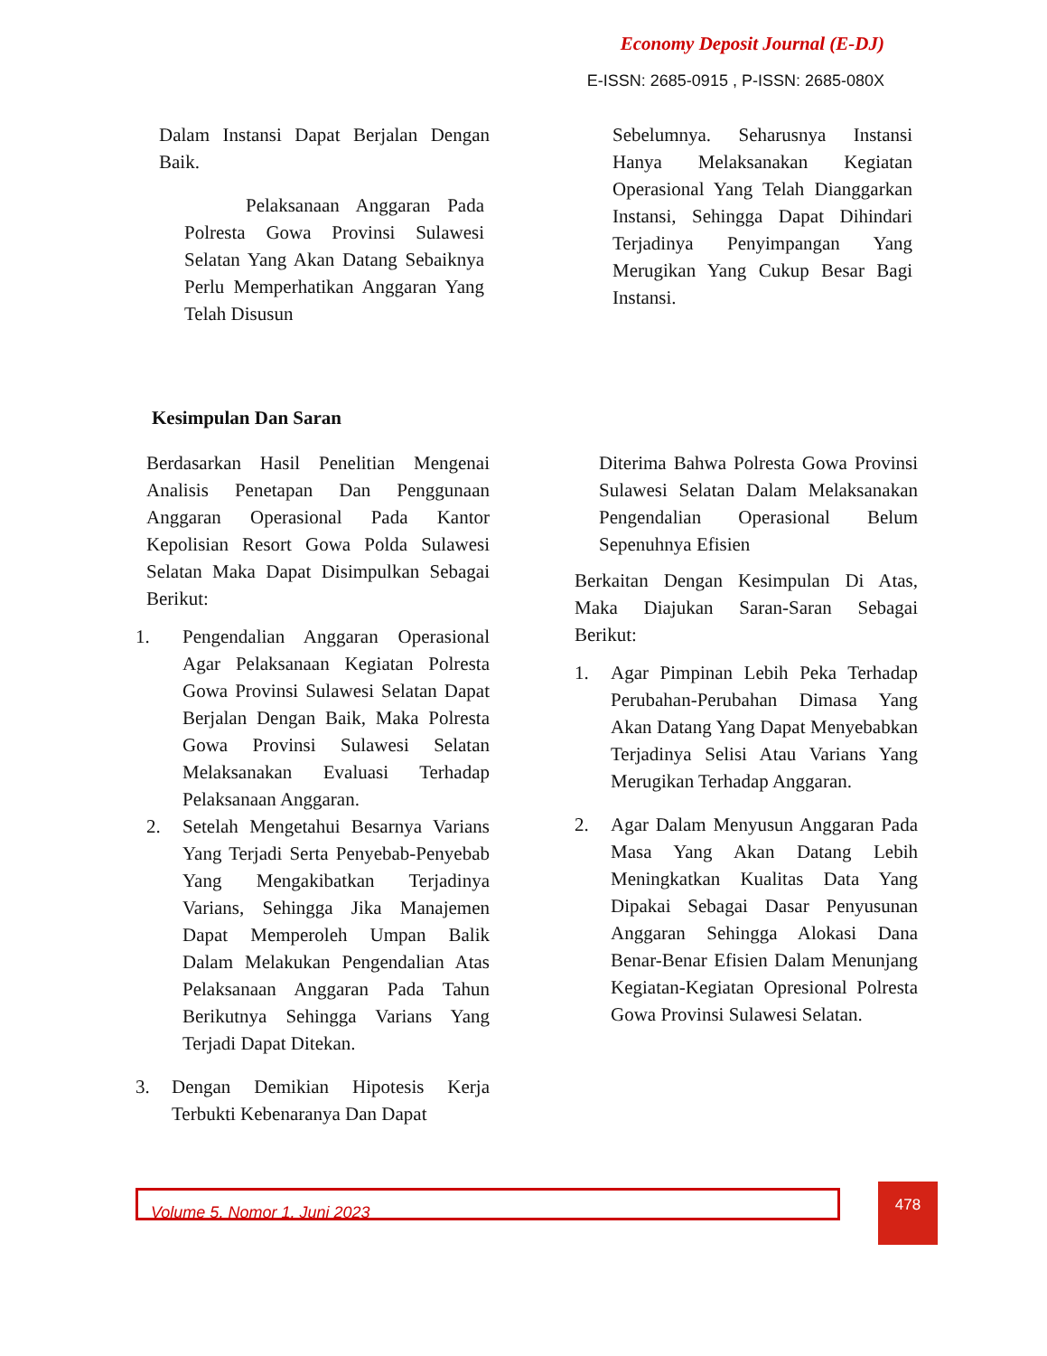Economy Deposit Journal (E-DJ)
E-ISSN: 2685-0915 , P-ISSN: 2685-080X
Dalam Instansi Dapat Berjalan Dengan Baik.
Pelaksanaan Anggaran Pada Polresta Gowa Provinsi Sulawesi Selatan Yang Akan Datang Sebaiknya Perlu Memperhatikan Anggaran Yang Telah Disusun
Sebelumnya. Seharusnya Instansi Hanya Melaksanakan Kegiatan Operasional Yang Telah Dianggarkan Instansi, Sehingga Dapat Dihindari Terjadinya Penyimpangan Yang Merugikan Yang Cukup Besar Bagi Instansi.
Kesimpulan Dan Saran
Berdasarkan Hasil Penelitian Mengenai Analisis Penetapan Dan Penggunaan Anggaran Operasional Pada Kantor Kepolisian Resort Gowa Polda Sulawesi Selatan Maka Dapat Disimpulkan Sebagai Berikut:
1. Pengendalian Anggaran Operasional Agar Pelaksanaan Kegiatan Polresta Gowa Provinsi Sulawesi Selatan Dapat Berjalan Dengan Baik, Maka Polresta Gowa Provinsi Sulawesi Selatan Melaksanakan Evaluasi Terhadap Pelaksanaan Anggaran.
2. Setelah Mengetahui Besarnya Varians Yang Terjadi Serta Penyebab-Penyebab Yang Mengakibatkan Terjadinya Varians, Sehingga Jika Manajemen Dapat Memperoleh Umpan Balik Dalam Melakukan Pengendalian Atas Pelaksanaan Anggaran Pada Tahun Berikutnya Sehingga Varians Yang Terjadi Dapat Ditekan.
3. Dengan Demikian Hipotesis Kerja Terbukti Kebenaranya Dan Dapat
Diterima Bahwa Polresta Gowa Provinsi Sulawesi Selatan Dalam Melaksanakan Pengendalian Operasional Belum Sepenuhnya Efisien
Berkaitan Dengan Kesimpulan Di Atas, Maka Diajukan Saran-Saran Sebagai Berikut:
1. Agar Pimpinan Lebih Peka Terhadap Perubahan-Perubahan Dimasa Yang Akan Datang Yang Dapat Menyebabkan Terjadinya Selisi Atau Varians Yang Merugikan Terhadap Anggaran.
2. Agar Dalam Menyusun Anggaran Pada Masa Yang Akan Datang Lebih Meningkatkan Kualitas Data Yang Dipakai Sebagai Dasar Penyusunan Anggaran Sehingga Alokasi Dana Benar-Benar Efisien Dalam Menunjang Kegiatan-Kegiatan Opresional Polresta Gowa Provinsi Sulawesi Selatan.
Volume 5, Nomor 1, Juni 2023 478